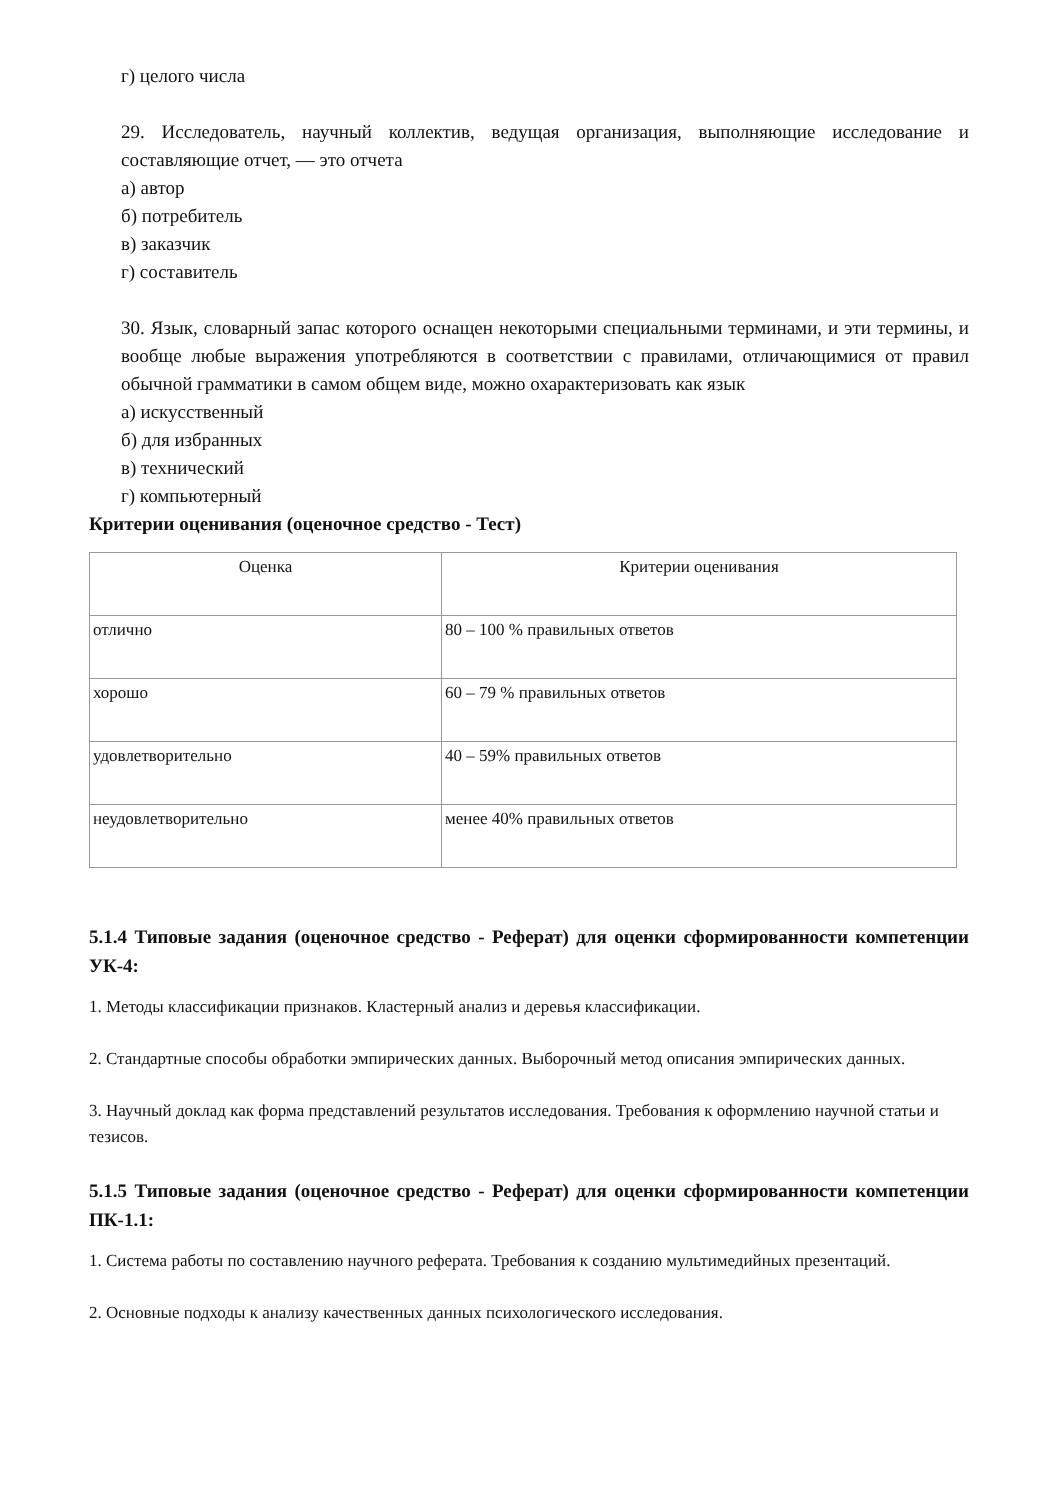г) целого числа
29. Исследователь, научный коллектив, ведущая организация, выполняющие исследование и составляющие отчет, — это отчета
а) автор
б) потребитель
в) заказчик
г) составитель
30. Язык, словарный запас которого оснащен некоторыми специальными терминами, и эти термины, и вообще любые выражения употребляются в соответствии с правилами, отличающимися от правил обычной грамматики в самом общем виде, можно охарактеризовать как язык
а) искусственный
б) для избранных
в) технический
г) компьютерный
Критерии оценивания (оценочное средство - Тест)
| Оценка | Критерии оценивания |
| --- | --- |
| отлично | 80 – 100 % правильных ответов |
| хорошо | 60 – 79 % правильных ответов |
| удовлетворительно | 40 – 59% правильных ответов |
| неудовлетворительно | менее 40% правильных ответов |
5.1.4 Типовые задания (оценочное средство - Реферат) для оценки сформированности компетенции УК-4:
1. Методы классификации признаков. Кластерный анализ и деревья классификации.
2. Стандартные способы обработки эмпирических данных. Выборочный метод описания эмпирических данных.
3. Научный доклад как форма представлений результатов исследования. Требования к оформлению научной статьи и тезисов.
5.1.5 Типовые задания (оценочное средство - Реферат) для оценки сформированности компетенции ПК-1.1:
1. Система работы по составлению научного реферата. Требования к созданию мультимедийных презентаций.
2. Основные подходы к анализу качественных данных психологического исследования.